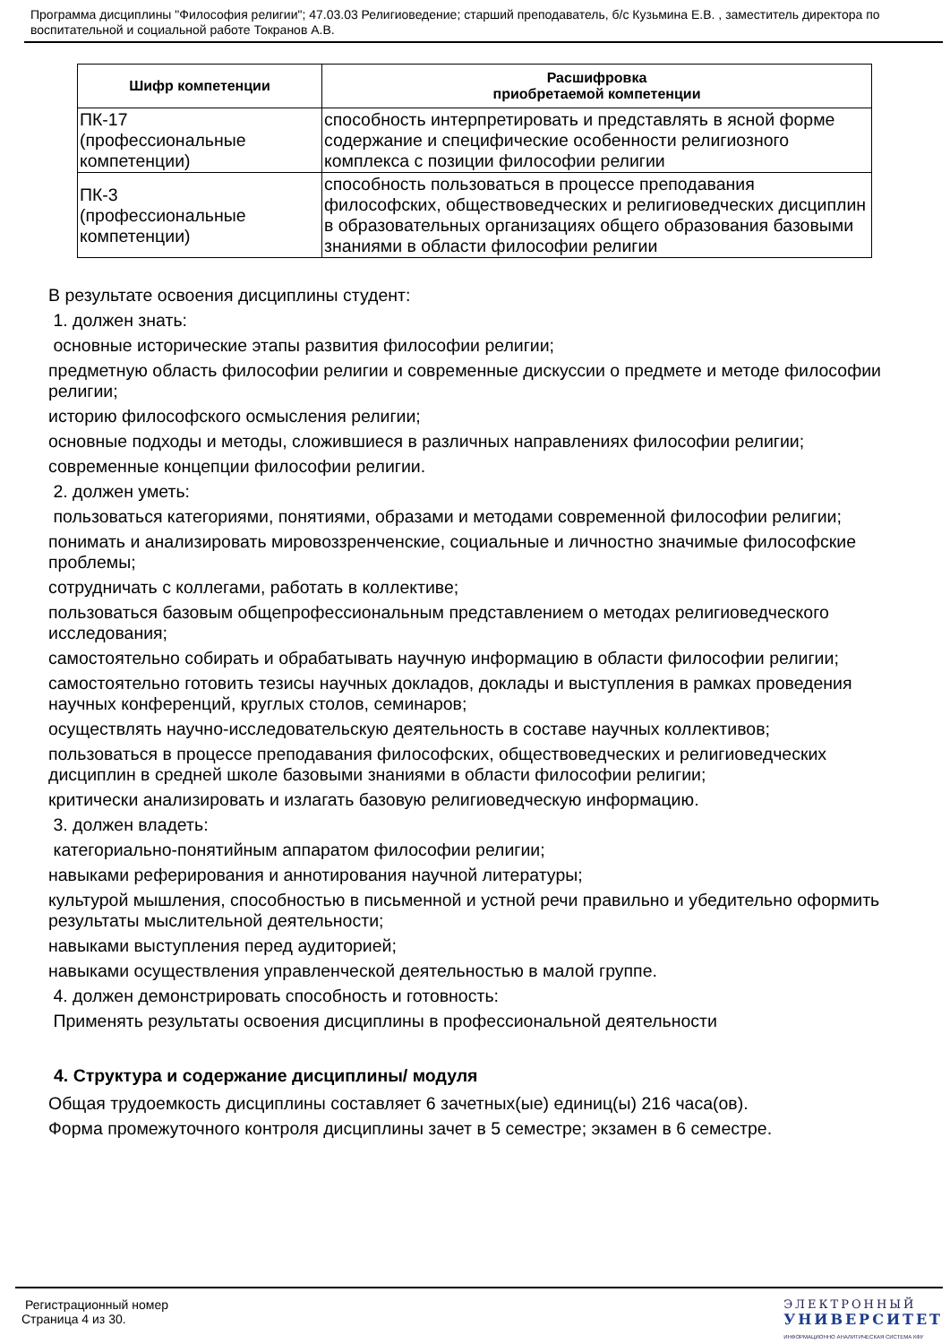Программа дисциплины "Философия религии"; 47.03.03 Религиоведение; старший преподаватель, б/с Кузьмина Е.В. , заместитель директора по воспитательной и социальной работе Токранов А.В.
| Шифр компетенции | Расшифровка приобретаемой компетенции |
| --- | --- |
| ПК-17 (профессиональные компетенции) | способность интерпретировать и представлять в ясной форме содержание и специфические особенности религиозного комплекса с позиции философии религии |
| ПК-3 (профессиональные компетенции) | способность пользоваться в процессе преподавания философских, обществоведческих и религиоведческих дисциплин в образовательных организациях общего образования базовыми знаниями в области философии религии |
В результате освоения дисциплины студент:
1. должен знать:
основные исторические этапы развития философии религии;
предметную область философии религии и современные дискуссии о предмете и методе философии религии;
историю философского осмысления религии;
основные подходы и методы, сложившиеся в различных направлениях философии религии;
современные концепции философии религии.
2. должен уметь:
пользоваться категориями, понятиями, образами и методами современной философии религии;
понимать и анализировать мировоззренченские, социальные и личностно значимые философские проблемы;
сотрудничать с коллегами, работать в коллективе;
пользоваться базовым общепрофессиональным представлением о методах религиоведческого исследования;
самостоятельно собирать и обрабатывать научную информацию в области философии религии;
самостоятельно готовить тезисы научных докладов, доклады и выступления в рамках проведения научных конференций, круглых столов, семинаров;
осуществлять научно-исследовательскую деятельность в составе научных коллективов;
пользоваться в процессе преподавания философских, обществоведческих и религиоведческих дисциплин в средней школе базовыми знаниями в области философии религии;
критически анализировать и излагать базовую религиоведческую информацию.
3. должен владеть:
категориально-понятийным аппаратом философии религии;
навыками реферирования и аннотирования научной литературы;
культурой мышления, способностью в письменной и устной речи правильно и убедительно оформить результаты мыслительной деятельности;
навыками выступления перед аудиторией;
навыками осуществления управленческой деятельностью в малой группе.
4. должен демонстрировать способность и готовность:
Применять результаты освоения дисциплины в профессиональной деятельности
4. Структура и содержание дисциплины/ модуля
Общая трудоемкость дисциплины составляет 6 зачетных(ые) единиц(ы) 216 часа(ов).
Форма промежуточного контроля дисциплины зачет в 5 семестре; экзамен в 6 семестре.
Регистрационный номер
Страница 4 из 30.
ЭЛЕКТРОННЫЙ
УНИВЕРСИТЕТ
ИНФОРМАЦИОННО АНАЛИТИЧЕСКАЯ СИСТЕМА КФУ